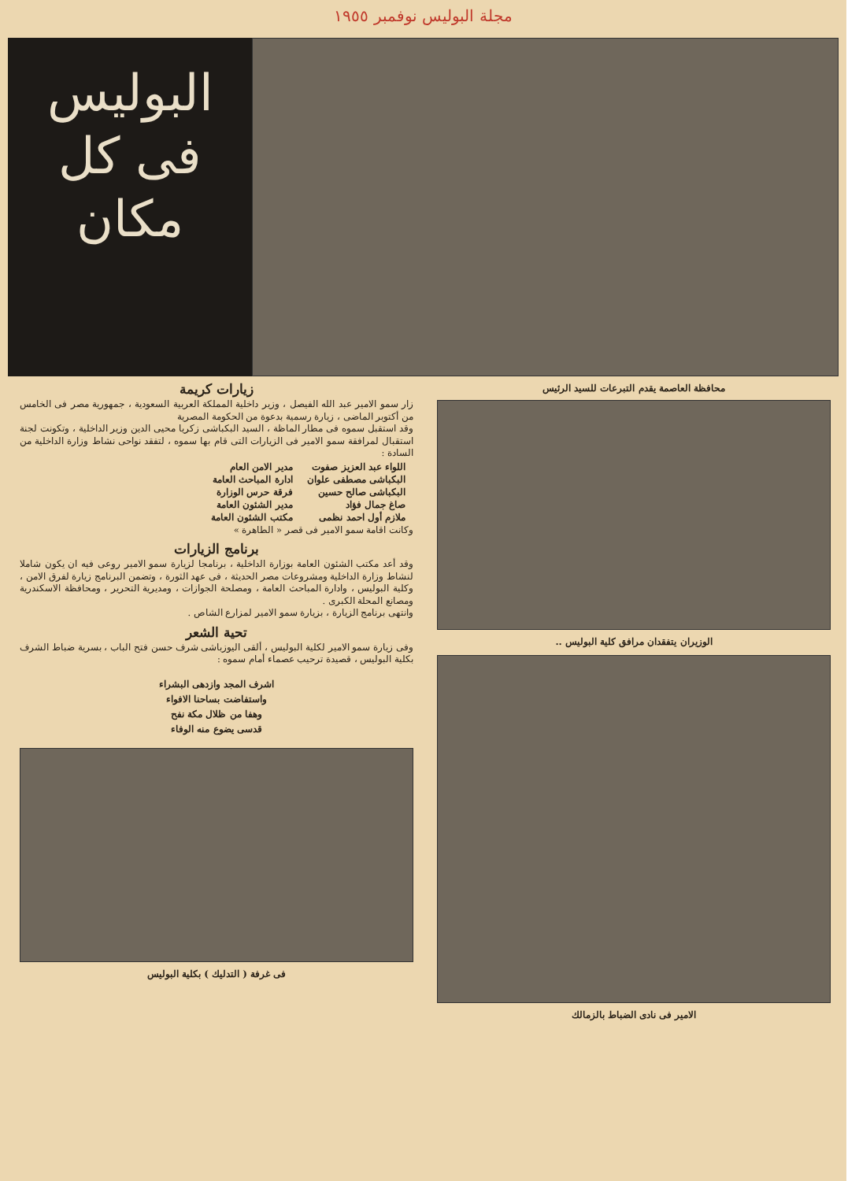مجلة البوليس نوفمبر ١٩٥٥
البوليس
فى كل
مكان
محافظة العاصمة يقدم التبرعات للسيد الرئيس
الوزيران يتفقدان مرافق كلية البوليس ..
الامير فى نادى الضباط بالزمالك
زيارات كريمة
زار سمو الامير عبد الله الفيصل ، وزير داخلية المملكة العربية السعودية ، جمهورية مصر فى الخامس من أكتوبر الماضى ، زيارة رسمية بدعوة من الحكومة المصرية
وقد استقبل سموه فى مطار الماظة ، السيد البكباشى زكريا محيى الدين وزير الداخلية ، وتكونت لجنة استقبال لمرافقة سمو الامير فى الزيارات التى قام بها سموه ، لتفقد نواحى نشاط وزارة الداخلية من السادة :
| اللواء عبد العزيز صفوت | مدير الامن العام |
| البكباشى مصطفى علوان | ادارة المباحث العامة |
| البكباشى صالح حسين | فرقة حرس الوزارة |
| صاغ جمال فؤاد | مدير الشئون العامة |
| ملازم أول احمد نظمى | مكتب الشئون العامة |
وكانت اقامة سمو الامير فى قصر « الطاهرة »
برنامج الزيارات
وقد أعد مكتب الشئون العامة بوزارة الداخلية ، برنامجا لزيارة سمو الامير روعى فيه ان يكون شاملا لنشاط وزارة الداخلية ومشروعات مصر الحديثة ، فى عهد الثورة ، وتضمن البرنامج زيارة لفرق الامن ، وكلية البوليس ، وادارة المباحث العامة ، ومصلحة الجوازات ، ومديرية التحرير ، ومحافظة الاسكندرية ومصانع المحلة الكبرى .
وانتهى برنامج الزيارة ، بزيارة سمو الامير لمزارع الشاص .
تحية الشعر
وفى زيارة سمو الامير لكلية البوليس ، ألقى اليوزباشى شرف حسن فتح الباب ، بسرية ضباط الشرف بكلية البوليس ، قصيدة ترحيب عصماء أمام سموه :
اشرف المجد وازدهى البشراء
واستفاضت بساحنا الافواء
وهفا من ظلال مكة نفح
قدسى يضوع منه الوفاء
فى غرفة ( التدليك ) بكلية البوليس